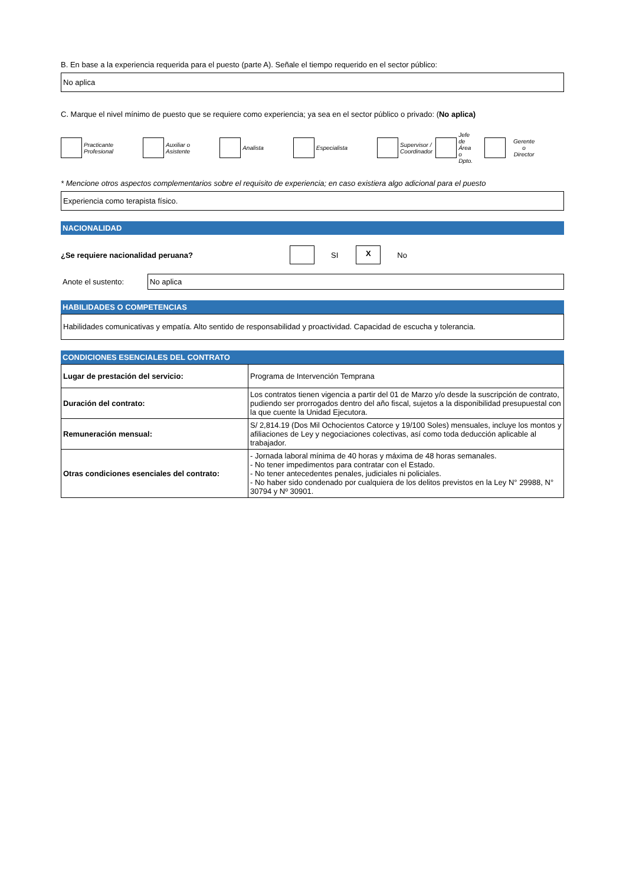B. En base a la experiencia requerida para el puesto (parte A). Señale el tiempo requerido en el sector público:
No aplica
C. Marque el nivel mínimo de puesto que se requiere como experiencia; ya sea en el sector público o privado: (No aplica)
Practicante
Profesional
Auxiliar o
Asistente
Analista Especialista
Supervisor /
Coordinador
Jefe de Área o
Dpto.
Gerente o
Director
* Mencione otros aspectos complementarios sobre el requisito de experiencia; en caso existiera algo adicional para el puesto
Experiencia como terapista físico.
NACIONALIDAD
¿Se requiere nacionalidad peruana? SI
X
No
Anote el sustento:
No aplica
HABILIDADES O COMPETENCIAS
Habilidades comunicativas y empatía. Alto sentido de responsabilidad y proactividad. Capacidad de escucha y tolerancia.
CONDICIONES ESENCIALES DEL CONTRATO
| Lugar de prestación del servicio: | Programa de Intervención Temprana |
| Duración del contrato: | Los contratos tienen vigencia a partir del 01 de Marzo y/o desde la suscripción de contrato, pudiendo ser prorrogados dentro del año fiscal, sujetos a la disponibilidad presupuestal con la que cuente la Unidad Ejecutora. |
| Remuneración mensual: | S/ 2,814.19 (Dos Mil Ochocientos Catorce y 19/100 Soles) mensuales, incluye los montos y afiliaciones de Ley y negociaciones colectivas, así como toda deducción aplicable al trabajador. |
| Otras condiciones esenciales del contrato: | - Jornada laboral mínima de 40 horas y máxima de 48 horas semanales. - No tener impedimentos para contratar con el Estado. - No tener antecedentes penales, judiciales ni policiales. - No haber sido condenado por cualquiera de los delitos previstos en la Ley N° 29988, N° 30794 y Nº 30901. |